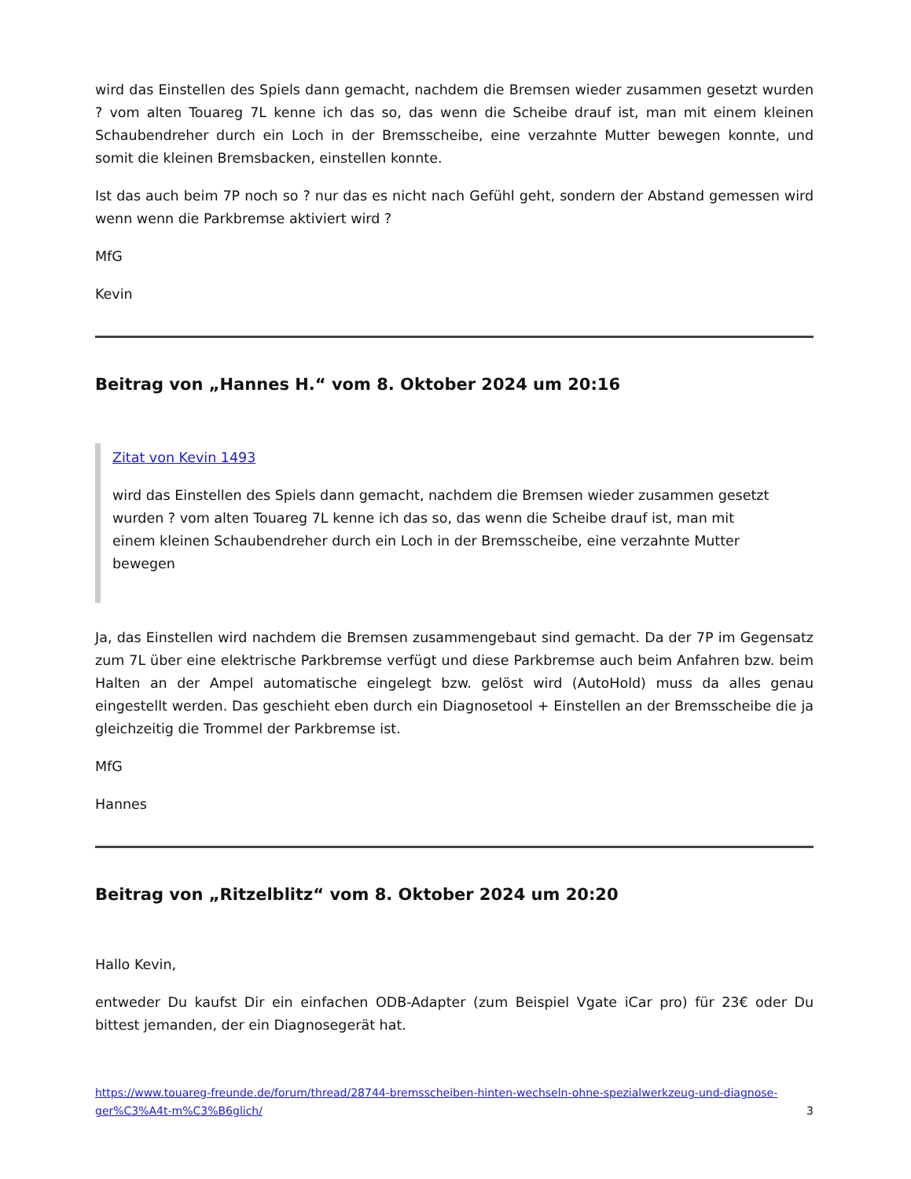wird das Einstellen des Spiels dann gemacht, nachdem die Bremsen wieder zusammen gesetzt wurden ? vom alten Touareg 7L kenne ich das so, das wenn die Scheibe drauf ist, man mit einem kleinen Schaubendreher durch ein Loch in der Bremsscheibe, eine verzahnte Mutter bewegen konnte, und somit die kleinen Bremsbacken, einstellen konnte.
Ist das auch beim 7P noch so ? nur das es nicht nach Gefühl geht, sondern der Abstand gemessen wird wenn wenn die Parkbremse aktiviert wird ?
MfG
Kevin
Beitrag von „Hannes H.“ vom 8. Oktober 2024 um 20:16
Zitat von Kevin 1493
wird das Einstellen des Spiels dann gemacht, nachdem die Bremsen wieder zusammen gesetzt wurden ? vom alten Touareg 7L kenne ich das so, das wenn die Scheibe drauf ist, man mit einem kleinen Schaubendreher durch ein Loch in der Bremsscheibe, eine verzahnte Mutter bewegen
Ja, das Einstellen wird nachdem die Bremsen zusammengebaut sind gemacht. Da der 7P im Gegensatz zum 7L über eine elektrische Parkbremse verfügt und diese Parkbremse auch beim Anfahren bzw. beim Halten an der Ampel automatische eingelegt bzw. gelöst wird (AutoHold) muss da alles genau eingestellt werden. Das geschieht eben durch ein Diagnosetool + Einstellen an der Bremsscheibe die ja gleichzeitig die Trommel der Parkbremse ist.
MfG
Hannes
Beitrag von „Ritzelblitz“ vom 8. Oktober 2024 um 20:20
Hallo Kevin,
entweder Du kaufst Dir ein einfachen ODB-Adapter (zum Beispiel Vgate iCar pro) für 23€ oder Du bittest jemanden, der ein Diagnosegerät hat.
https://www.touareg-freunde.de/forum/thread/28744-bremsscheiben-hinten-wechseln-ohne-spezialwerkzeug-und-diagnose-ger%C3%A4t-m%C3%B6glich/ 3